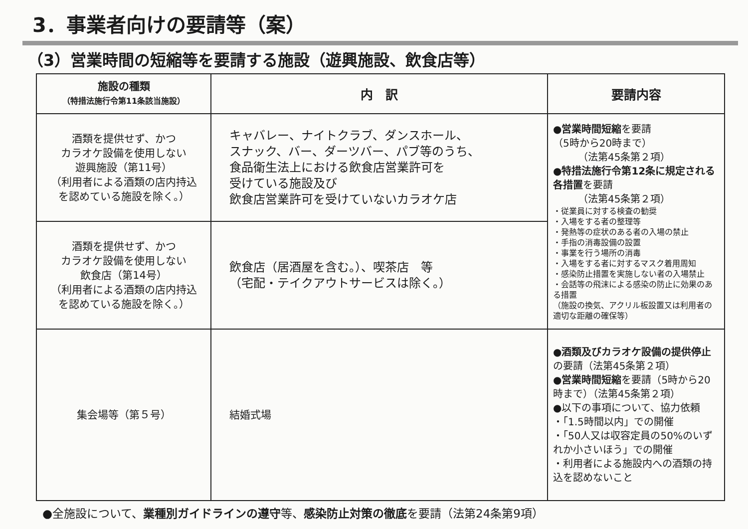3．事業者向けの要請等（案）
（3）営業時間の短縮等を要請する施設（遊興施設、飲食店等）
| 施設の種類 （特措法施行令第11条該当施設） | 内 訳 | 要請内容 |
| --- | --- | --- |
| 酒類を提供せず、かつ カラオケ設備を使用しない 遊興施設（第11号） （利用者による酒類の店内持込 を認めている施設を除く。） | キャバレー、ナイトクラブ、ダンスホール、 スナック、バー、ダーツバー、パブ等のうち、 食品衛生法上における飲食店営業許可を 受けている施設及び 飲食店営業許可を受けていないカラオケ店 | ● 営業時間短縮 を要請 （5時から20時まで） （法第45条第２項） ● 特措法施行令第12条に規定される各措置 を要請 （法第45条第２項） ・従業員に対する検査の勧奨 ・入場をする者の整理等 ・発熱等の症状のある者の入場の禁止 ・手指の消毒設備の設置 ・事業を行う場所の消毒 ・入場をする者に対するマスク着用周知 ・感染防止措置を実施しない者の入場禁止 ・会話等の飛沫による感染の防止に効果のある措置 （施設の換気、アクリル板設置又は利用者の適切な距離の確保等） |
| 酒類を提供せず、かつ カラオケ設備を使用しない 飲食店（第14号） （利用者による酒類の店内持込 を認めている施設を除く。） | 飲食店（居酒屋を含む。）、喫茶店 等 （宅配・テイクアウトサービスは除く。） | |
| 集会場等（第５号） | 結婚式場 | ● 酒類及びカラオケ設備の提供停止 の要請（法第45条第２項） ● 営業時間短縮 を要請（5時から20時まで）（法第45条第２項） ●以下の事項について、協力依頼 ・「1.5時間以内」での開催 ・「50人又は収容定員の50%のいずれか小さいほう」での開催 ・利用者による施設内への酒類の持込を認めないこと |
●全施設について、業種別ガイドラインの遵守等、感染防止対策の徹底を要請（法第24条第9項）